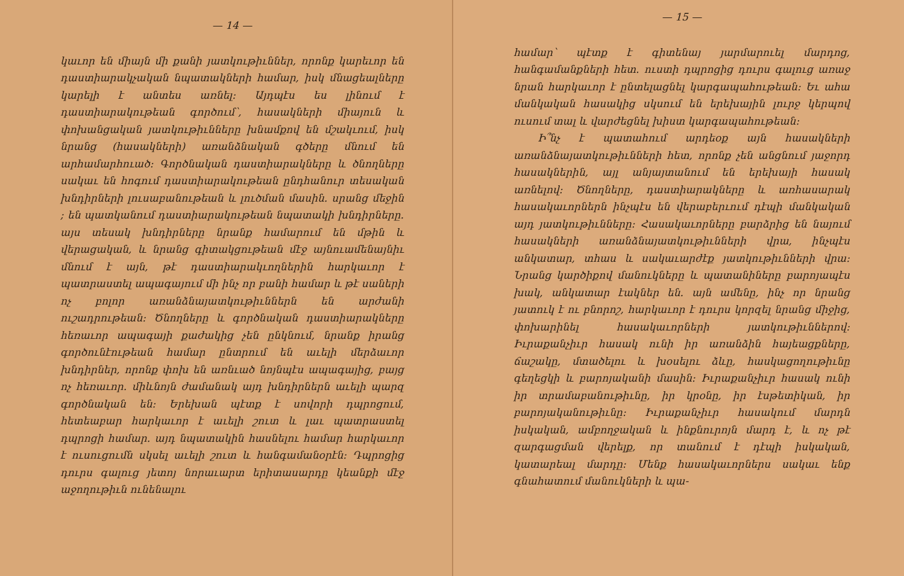— 14 —
կաւոր են միայն մի քանի յատկութիւններ, որոնք կարեւոր են դաստիարակչական նպատակների համար, իսկ մնացեալները կարելի է անտես առնել։ Այդպէս ես լինում է դաստիարակութեան գործում՝, հասակների միայուն և փոխանցական յատկութիւնները խնամքով են մշակւում, իսկ նրանց (հասակների) առանձնական գծերը մնում են արհամարհուած։ Գործնական դաստիարակները և ծնողները սակաւ են հոգում դաստիարակութեան ընդհանուր տեսական խնդիրների լուսաբանութեան և լուծման մասին. սրանց մեջին ; են պատկանում դաստիարակութեան նպատակի խնդիրները. այս տեսակ խնդիրները նրանք համարում են մթին և վերացական, և նրանց գիտակցութեան մէջ այնուամենայնիւ մնում է այն, թէ դաստիարակւողներին հարկաւոր է պատրաստել ապագայում մի ինչ որ բանի համար և թէ սաների ոչ բոլոր առանձնայատկութիւններն են արժանի ուշադրութեան։ Ծնողները և գործնական դաստիարակները հեռաւոր ապագայի քաժակից չեն ընկնում, նրանք իրանց գործունէութեան համար ընտրում են աւելի մերձաւոր խնդիրներ, որոնք փոխ են առնւած նոյնպէս ապագայից, բայց ոչ հեռաւոր. միևնոյն ժամանակ այդ խնդիրներն աւելի պարզ գործնական են։ Երեխան պէտք է սովորի դպրոցում, հետեաբար հարկաւոր է աւելի շուտ և լաւ պատրաստել դպրոցի համար. այդ նպատակին հասնելու համար հարկաւոր է ուսուցումն սկսել աւելի շուտ և հանգամանօրէն։ Դպրոցից դուրս գալուց յետոյ նորաւարտ երիտասարդը կեանքի մէջ աջողութիւն ունենալու
— 15 —
համար՝ պէտք է գիտենայ յարմարուել մարդոց, հանգամանքների հետ. ուստի դպրոցից դուրս գալուց առաջ նրան հարկաւոր է ընտելացնել կարգապահութեան։ Եւ ահա մանկական հասակից սկսում են երեխային լուրջ կերպով ուսում տալ և վարժեցնել խիստ կարգապահութեան։
Ի՞նչ է պատահում արդեօք այն հասակների առանձնայատկութիւնների հետ, որոնք չեն անցնում յաջորդ հասակներին, այլ անյայտանում են երեխայի հասակ առնելով։ Ծնողները, դաստիարակները և առհասարակ հասակաւորներն ինչպէս են վերաբերւում դէպի մանկական այդ յատկութիւնները։ Հասակաւորները բարձրից են նայում հասակների առանձնայատկութիւնների վրա, ինչպէս անկատար, տհաս և սակաւարժէք յատկութիւնների վրա։ Նրանց կարծիքով մանուկները և պատանիները բարոյապէս խակ, անկատար էակներ են. այն ամենը, ինչ որ նրանց յատուկ է ու բնորոշ, հարկաւոր է դուրս կորզել նրանց միջից, փոխարինել հասակաւորների յատկութիւններով։ Իւրաքանչիւր հասակ ունի իր առանձին հայեացքները, ճաշակը, մտածելու և խօսելու ձևը, հասկացողութիւնը գեղեցկի և բարոյականի մասին։ Իւրաքանչիւր հասակ ունի իր տրամաբանութիւնը, իր կրօնը, իր էսթետիկան, իր բարոյականութիւնը։ Իւրաքանչիւր հասակում մարդն իսկական, ամբողջական և ինքնուրոյն մարդ է, և ոչ թէ զարգացման վերելք, որ տանում է դէպի իսկական, կատարեալ մարդը։ Մենք հասակաւորներս սակաւ ենք գնահատում մանուկների և պա-